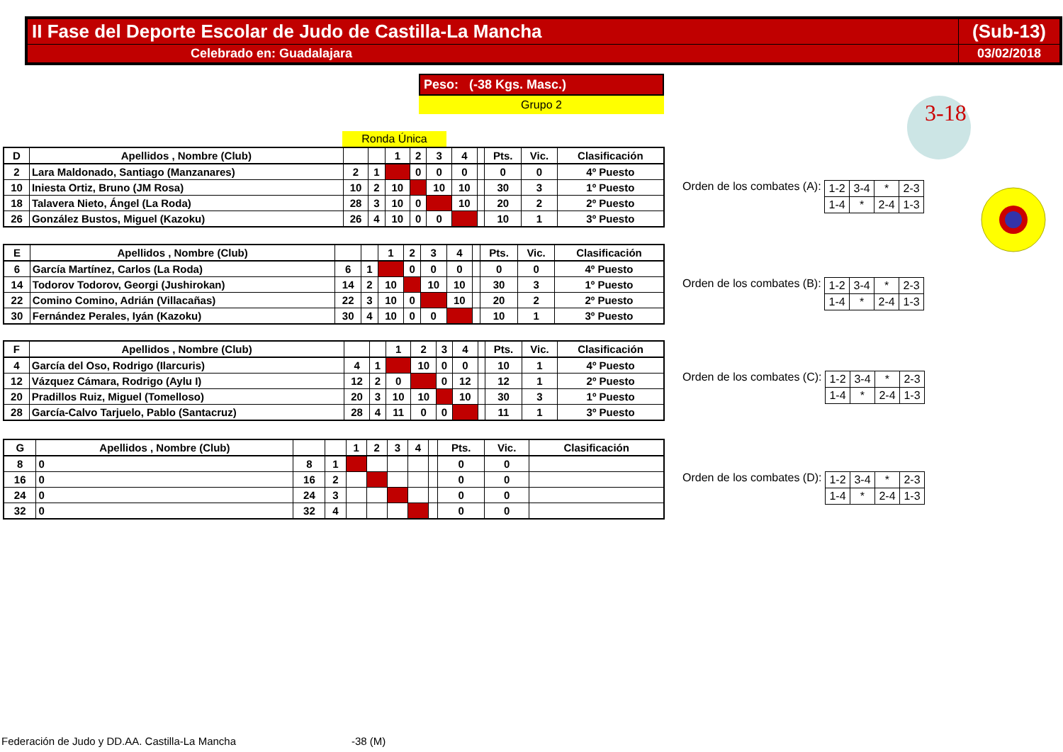| II Fase del Deporte Escolar de Judo de Castilla-La Mancha | (Sub-13) |
| Celebrado en: Guadalajara | 03/02/2018 |
Peso: (-38 Kgs. Masc.)
Grupo 2
3-18
Ronda Única
| D | Apellidos , Nombre (Club) | | | 1 | 2 | 3 | 4 | | Pts. | Vic. | Clasificación |
| 2 | Lara Maldonado, Santiago (Manzanares) | 2 | 1 | | 0 | 0 | 0 | | 0 | 0 | 4º Puesto |
| 10 | Iniesta Ortiz, Bruno (JM Rosa) | 10 | 2 | 10 | | 10 | 10 | | 30 | 3 | 1º Puesto |
| 18 | Talavera Nieto, Ángel (La Roda) | 28 | 3 | 10 | 0 | | 10 | | 20 | 2 | 2º Puesto |
| 26 | González Bustos, Miguel (Kazoku) | 26 | 4 | 10 | 0 | 0 | | | 10 | 1 | 3º Puesto |
Orden de los combates (A):
| 1-2 | 3-4 | * | 2-3 |
| 1-4 | * | 2-4 | 1-3 |
| E | Apellidos , Nombre (Club) | | | 1 | 2 | 3 | 4 | | Pts. | Vic. | Clasificación |
| 6 | García Martínez, Carlos (La Roda) | 6 | 1 | | 0 | 0 | 0 | | 0 | 0 | 4º Puesto |
| 14 | Todorov Todorov, Georgi (Jushirokan) | 14 | 2 | 10 | | 10 | 10 | | 30 | 3 | 1º Puesto |
| 22 | Comino Comino, Adrián (Villacañas) | 22 | 3 | 10 | 0 | | 10 | | 20 | 2 | 2º Puesto |
| 30 | Fernández Perales, Iyán (Kazoku) | 30 | 4 | 10 | 0 | 0 | | | 10 | 1 | 3º Puesto |
Orden de los combates (B):
| 1-2 | 3-4 | * | 2-3 |
| 1-4 | * | 2-4 | 1-3 |
| F | Apellidos , Nombre (Club) | | | 1 | 2 | 3 | 4 | | Pts. | Vic. | Clasificación |
| 4 | García del Oso, Rodrigo (Ilarcuris) | 4 | 1 | | 10 | 0 | 0 | | 10 | 1 | 4º Puesto |
| 12 | Vázquez Cámara, Rodrigo (Aylu I) | 12 | 2 | 0 | | 0 | 12 | | 12 | 1 | 2º Puesto |
| 20 | Pradillos Ruiz, Miguel (Tomelloso) | 20 | 3 | 10 | 10 | | 10 | | 30 | 3 | 1º Puesto |
| 28 | García-Calvo Tarjuelo, Pablo (Santacruz) | 28 | 4 | 11 | 0 | 0 | | | 11 | 1 | 3º Puesto |
Orden de los combates (C):
| 1-2 | 3-4 | * | 2-3 |
| 1-4 | * | 2-4 | 1-3 |
| G | Apellidos , Nombre (Club) | | | 1 | 2 | 3 | 4 | | Pts. | Vic. | Clasificación |
| 8 | 0 | 8 | 1 | | | | | | 0 | 0 | |
| 16 | 0 | 16 | 2 | | | | | | 0 | 0 | |
| 24 | 0 | 24 | 3 | | | | | | 0 | 0 | |
| 32 | 0 | 32 | 4 | | | | | | 0 | 0 | |
Orden de los combates (D):
| 1-2 | 3-4 | * | 2-3 |
| 1-4 | * | 2-4 | 1-3 |
Federación de Judo y DD.AA. Castilla-La Mancha
-38 (M)